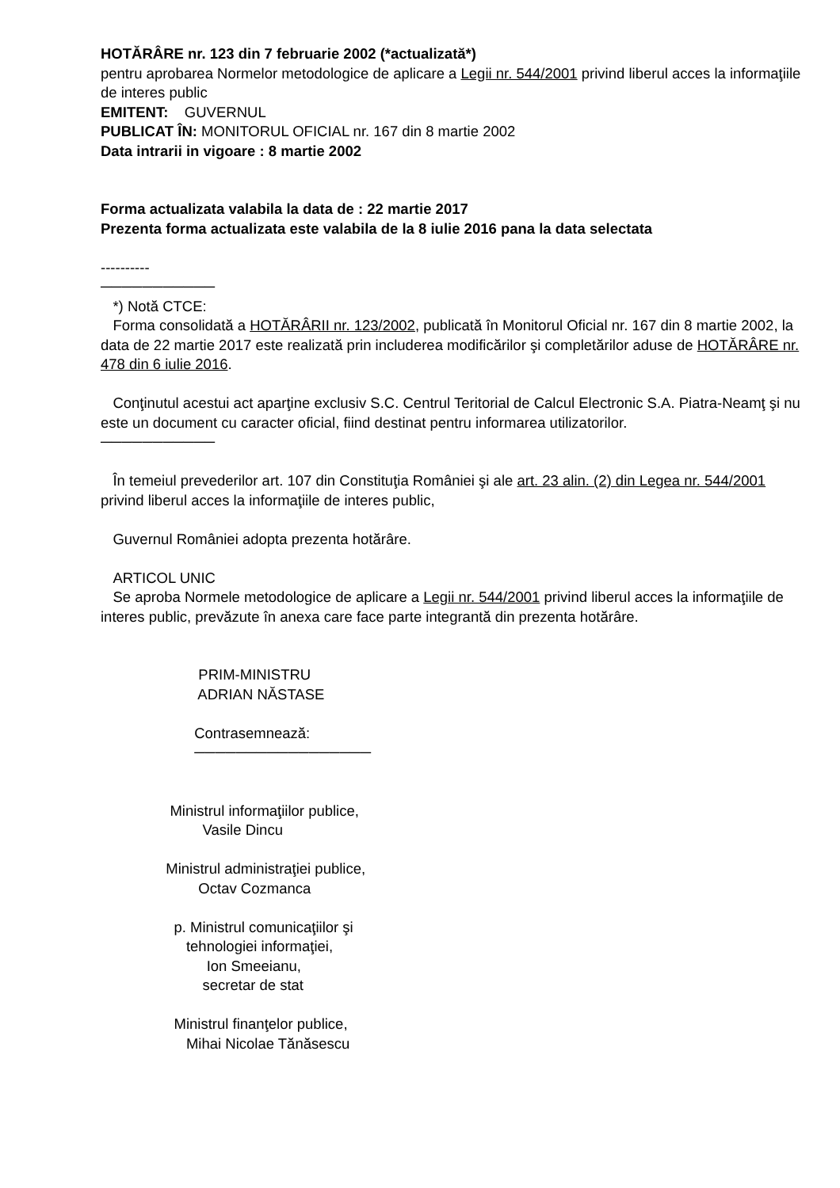HOTĂRÂRE nr. 123 din 7 februarie 2002 (*actualizată*)
pentru aprobarea Normelor metodologice de aplicare a Legii nr. 544/2001 privind liberul acces la informaţiile de interes public
EMITENT: GUVERNUL
PUBLICAT ÎN: MONITORUL OFICIAL nr. 167 din 8 martie 2002
Data intrarii in vigoare : 8 martie 2002
Forma actualizata valabila la data de : 22 martie 2017
Prezenta forma actualizata este valabila de la 8 iulie 2016 pana la data selectata
----------
───────────
*) Notă CTCE:
Forma consolidată a HOTĂRÂRII nr. 123/2002, publicată în Monitorul Oficial nr. 167 din 8 martie 2002, la data de 22 martie 2017 este realizată prin includerea modificărilor şi completărilor aduse de HOTĂRÂRE nr. 478 din 6 iulie 2016.
Conţinutul acestui act aparţine exclusiv S.C. Centrul Teritorial de Calcul Electronic S.A. Piatra-Neamţ şi nu este un document cu caracter oficial, fiind destinat pentru informarea utilizatorilor.
───────────
În temeiul prevederilor art. 107 din Constituţia României şi ale art. 23 alin. (2) din Legea nr. 544/2001 privind liberul acces la informaţiile de interes public,
Guvernul României adopta prezenta hotărâre.
ARTICOL UNIC
Se aproba Normele metodologice de aplicare a Legii nr. 544/2001 privind liberul acces la informaţiile de interes public, prevăzute în anexa care face parte integrantă din prezenta hotărâre.
PRIM-MINISTRU ADRIAN NĂSTASE Contrasemnează: ───────────────── Ministrul informaţiilor publice, Vasile Dincu Ministrul administraţiei publice, Octav Cozmanca p. Ministrul comunicaţiilor şi tehnologiei informaţiei, Ion Smeeianu, secretar de stat Ministrul finanţelor publice, Mihai Nicolae Tănăsescu